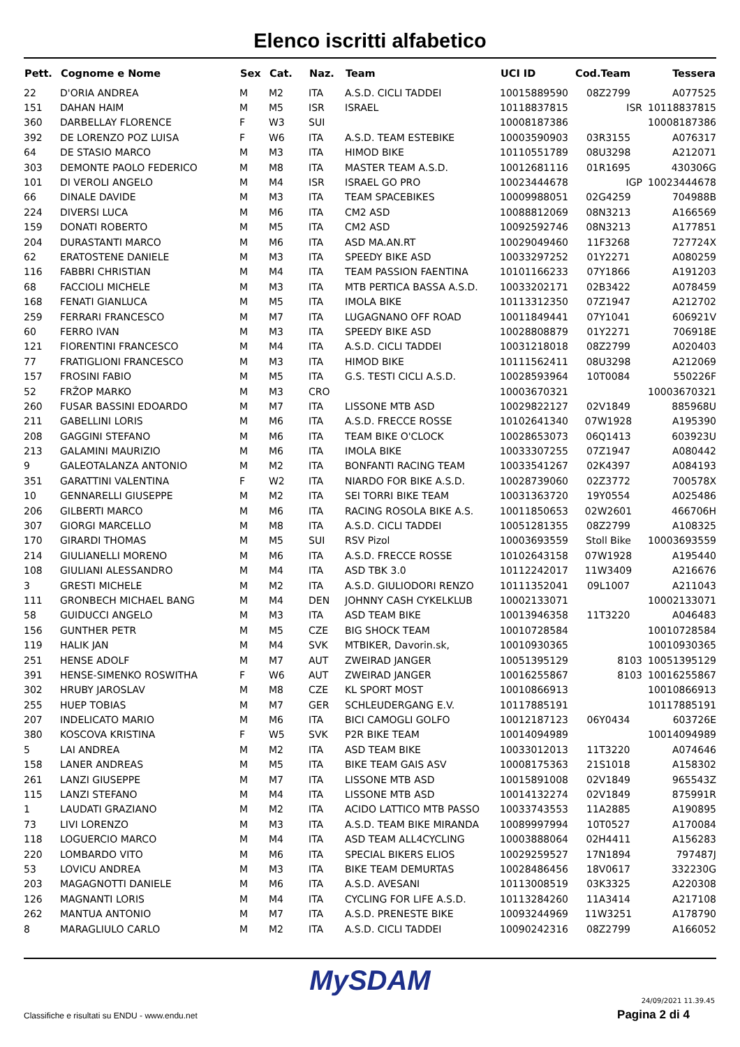Elenco iscritti alfabetico
| Pett. | Cognome e Nome | Sex | Cat. | Naz. | Team | UCI ID | Cod.Team | Tessera |
| --- | --- | --- | --- | --- | --- | --- | --- | --- |
| 22 | D'ORIA ANDREA | M | M2 | ITA | A.S.D. CICLI TADDEI | 10015889590 | 08Z2799 | A077525 |
| 151 | DAHAN HAIM | M | M5 | ISR | ISRAEL | 10118837815 | ISR | 10118837815 |
| 360 | DARBELLAY FLORENCE | F | W3 | SUI | | 10008187386 | | 10008187386 |
| 392 | DE LORENZO POZ LUISA | F | W6 | ITA | A.S.D. TEAM ESTEBIKE | 10003590903 | 03R3155 | A076317 |
| 64 | DE STASIO MARCO | M | M3 | ITA | HIMOD BIKE | 10110551789 | 08U3298 | A212071 |
| 303 | DEMONTE PAOLO FEDERICO | M | M8 | ITA | MASTER TEAM A.S.D. | 10012681116 | 01R1695 | 430306G |
| 101 | DI VEROLI ANGELO | M | M4 | ISR | ISRAEL GO PRO | 10023444678 | IGP | 10023444678 |
| 66 | DINALE DAVIDE | M | M3 | ITA | TEAM SPACEBIKES | 10009988051 | 02G4259 | 704988B |
| 224 | DIVERSI LUCA | M | M6 | ITA | CM2 ASD | 10088812069 | 08N3213 | A166569 |
| 159 | DONATI ROBERTO | M | M5 | ITA | CM2 ASD | 10092592746 | 08N3213 | A177851 |
| 204 | DURASTANTI MARCO | M | M6 | ITA | ASD MA.AN.RT | 10029049460 | 11F3268 | 727724X |
| 62 | ERATOSTENE DANIELE | M | M3 | ITA | SPEEDY BIKE ASD | 10033297252 | 01Y2271 | A080259 |
| 116 | FABBRI CHRISTIAN | M | M4 | ITA | TEAM PASSION FAENTINA | 10101166233 | 07Y1866 | A191203 |
| 68 | FACCIOLI MICHELE | M | M3 | ITA | MTB PERTICA BASSA A.S.D. | 10033202171 | 02B3422 | A078459 |
| 168 | FENATI GIANLUCA | M | M5 | ITA | IMOLA BIKE | 10113312350 | 07Z1947 | A212702 |
| 259 | FERRARI FRANCESCO | M | M7 | ITA | LUGAGNANO OFF ROAD | 10011849441 | 07Y1041 | 606921V |
| 60 | FERRO IVAN | M | M3 | ITA | SPEEDY BIKE ASD | 10028808879 | 01Y2271 | 706918E |
| 121 | FIORENTINI FRANCESCO | M | M4 | ITA | A.S.D. CICLI TADDEI | 10031218018 | 08Z2799 | A020403 |
| 77 | FRATIGLIONI FRANCESCO | M | M3 | ITA | HIMOD BIKE | 10111562411 | 08U3298 | A212069 |
| 157 | FROSINI FABIO | M | M5 | ITA | G.S. TESTI CICLI A.S.D. | 10028593964 | 10T0084 | 550226F |
| 52 | FRŽOP MARKO | M | M3 | CRO | | 10003670321 | | 10003670321 |
| 260 | FUSAR BASSINI EDOARDO | M | M7 | ITA | LISSONE MTB ASD | 10029822127 | 02V1849 | 885968U |
| 211 | GABELLINI LORIS | M | M6 | ITA | A.S.D. FRECCE ROSSE | 10102641340 | 07W1928 | A195390 |
| 208 | GAGGINI STEFANO | M | M6 | ITA | TEAM BIKE O'CLOCK | 10028653073 | 06Q1413 | 603923U |
| 213 | GALAMINI MAURIZIO | M | M6 | ITA | IMOLA BIKE | 10033307255 | 07Z1947 | A080442 |
| 9 | GALEOTALANZA ANTONIO | M | M2 | ITA | BONFANTI RACING TEAM | 10033541267 | 02K4397 | A084193 |
| 351 | GARATTINI VALENTINA | F | W2 | ITA | NIARDO FOR BIKE A.S.D. | 10028739060 | 02Z3772 | 700578X |
| 10 | GENNARELLI GIUSEPPE | M | M2 | ITA | SEI TORRI BIKE TEAM | 10031363720 | 19Y0554 | A025486 |
| 206 | GILBERTI MARCO | M | M6 | ITA | RACING ROSOLA BIKE A.S. | 10011850653 | 02W2601 | 466706H |
| 307 | GIORGI MARCELLO | M | M8 | ITA | A.S.D. CICLI TADDEI | 10051281355 | 08Z2799 | A108325 |
| 170 | GIRARDI THOMAS | M | M5 | SUI | RSV Pizol | 10003693559 | Stoll Bike | 10003693559 |
| 214 | GIULIANELLI MORENO | M | M6 | ITA | A.S.D. FRECCE ROSSE | 10102643158 | 07W1928 | A195440 |
| 108 | GIULIANI ALESSANDRO | M | M4 | ITA | ASD TBK 3.0 | 10112242017 | 11W3409 | A216676 |
| 3 | GRESTI MICHELE | M | M2 | ITA | A.S.D. GIULIODORI RENZO | 10111352041 | 09L1007 | A211043 |
| 111 | GRONBECH MICHAEL BANG | M | M4 | DEN | JOHNNY CASH CYKELKLUB | 10002133071 | | 10002133071 |
| 58 | GUIDUCCI ANGELO | M | M3 | ITA | ASD TEAM BIKE | 10013946358 | 11T3220 | A046483 |
| 156 | GUNTHER PETR | M | M5 | CZE | BIG SHOCK TEAM | 10010728584 | | 10010728584 |
| 119 | HALIK JAN | M | M4 | SVK | MTBIKER, Davorin.sk, | 10010930365 | | 10010930365 |
| 251 | HENSE ADOLF | M | M7 | AUT | ZWEIRAD JANGER | 10051395129 | 8103 | 10051395129 |
| 391 | HENSE-SIMENKO ROSWITHA | F | W6 | AUT | ZWEIRAD JANGER | 10016255867 | 8103 | 10016255867 |
| 302 | HRUBY JAROSLAV | M | M8 | CZE | KL SPORT MOST | 10010866913 | | 10010866913 |
| 255 | HUEP TOBIAS | M | M7 | GER | SCHLEUDERGANG E.V. | 10117885191 | | 10117885191 |
| 207 | INDELICATO MARIO | M | M6 | ITA | BICI CAMOGLI GOLFO | 10012187123 | 06Y0434 | 603726E |
| 380 | KOSCOVA KRISTINA | F | W5 | SVK | P2R BIKE TEAM | 10014094989 | | 10014094989 |
| 5 | LAI ANDREA | M | M2 | ITA | ASD TEAM BIKE | 10033012013 | 11T3220 | A074646 |
| 158 | LANER ANDREAS | M | M5 | ITA | BIKE TEAM GAIS ASV | 10008175363 | 21S1018 | A158302 |
| 261 | LANZI GIUSEPPE | M | M7 | ITA | LISSONE MTB ASD | 10015891008 | 02V1849 | 965543Z |
| 115 | LANZI STEFANO | M | M4 | ITA | LISSONE MTB ASD | 10014132274 | 02V1849 | 875991R |
| 1 | LAUDATI GRAZIANO | M | M2 | ITA | ACIDO LATTICO MTB PASSO | 10033743553 | 11A2885 | A190895 |
| 73 | LIVI LORENZO | M | M3 | ITA | A.S.D. TEAM BIKE MIRANDA | 10089997994 | 10T0527 | A170084 |
| 118 | LOGUERCIO MARCO | M | M4 | ITA | ASD TEAM ALL4CYCLING | 10003888064 | 02H4411 | A156283 |
| 220 | LOMBARDO VITO | M | M6 | ITA | SPECIAL BIKERS ELIOS | 10029259527 | 17N1894 | 797487J |
| 53 | LOVICU ANDREA | M | M3 | ITA | BIKE TEAM DEMURTAS | 10028486456 | 18V0617 | 332230G |
| 203 | MAGAGNOTTI DANIELE | M | M6 | ITA | A.S.D. AVESANI | 10113008519 | 03K3325 | A220308 |
| 126 | MAGNANTI LORIS | M | M4 | ITA | CYCLING FOR LIFE A.S.D. | 10113284260 | 11A3414 | A217108 |
| 262 | MANTUA ANTONIO | M | M7 | ITA | A.S.D. PRENESTE BIKE | 10093244969 | 11W3251 | A178790 |
| 8 | MARAGLIULO CARLO | M | M2 | ITA | A.S.D. CICLI TADDEI | 10090242316 | 08Z2799 | A166052 |
MySDAM
Classifiche e risultati su ENDU - www.endu.net
24/09/2021 11.39.45
Pagina 2 di 4